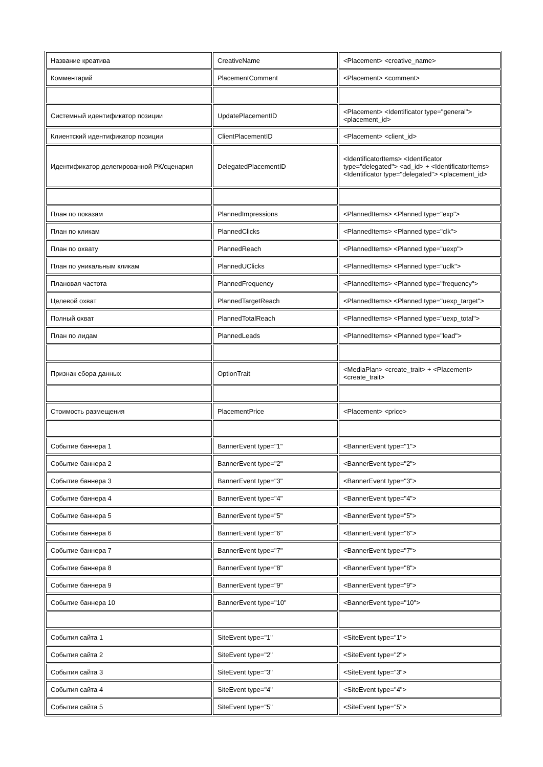| Название креатива | CreativeName | <Placement> <creative_name> |
| Комментарий | PlacementComment | <Placement> <comment> |
| Системный идентификатор позиции | UpdatePlacementID | <Placement> <Identificator type="general"> <placement_id> |
| Клиентский идентификатор позиции | ClientPlacementID | <Placement> <client_id> |
| Идентификатор делегированной РК/сценария | DelegatedPlacementID | <IdentificatorItems> <Identificator type="delegated"> <ad_id> + <IdentificatorItems> <Identificator type="delegated"> <placement_id> |
| План по показам | PlannedImpressions | <PlannedItems> <Planned type="exp"> |
| План по кликам | PlannedClicks | <PlannedItems> <Planned type="clk"> |
| План по охвату | PlannedReach | <PlannedItems> <Planned type="uexp"> |
| План по уникальным кликам | PlannedUClicks | <PlannedItems> <Planned type="uclk"> |
| Плановая частота | PlannedFrequency | <PlannedItems> <Planned type="frequency"> |
| Целевой охват | PlannedTargetReach | <PlannedItems> <Planned type="uexp_target"> |
| Полный охват | PlannedTotalReach | <PlannedItems> <Planned type="uexp_total"> |
| План по лидам | PlannedLeads | <PlannedItems> <Planned type="lead"> |
| Признак сбора данных | OptionTrait | <MediaPlan> <create_trait> + <Placement> <create_trait> |
| Стоимость размещения | PlacementPrice | <Placement> <price> |
| Событие баннера 1 | BannerEvent type="1" | <BannerEvent type="1"> |
| Событие баннера 2 | BannerEvent type="2" | <BannerEvent type="2"> |
| Событие баннера 3 | BannerEvent type="3" | <BannerEvent type="3"> |
| Событие баннера 4 | BannerEvent type="4" | <BannerEvent type="4"> |
| Событие баннера 5 | BannerEvent type="5" | <BannerEvent type="5"> |
| Событие баннера 6 | BannerEvent type="6" | <BannerEvent type="6"> |
| Событие баннера 7 | BannerEvent type="7" | <BannerEvent type="7"> |
| Событие баннера 8 | BannerEvent type="8" | <BannerEvent type="8"> |
| Событие баннера 9 | BannerEvent type="9" | <BannerEvent type="9"> |
| Событие баннера 10 | BannerEvent type="10" | <BannerEvent type="10"> |
| События сайта 1 | SiteEvent type="1" | <SiteEvent type="1"> |
| События сайта 2 | SiteEvent type="2" | <SiteEvent type="2"> |
| События сайта 3 | SiteEvent type="3" | <SiteEvent type="3"> |
| События сайта 4 | SiteEvent type="4" | <SiteEvent type="4"> |
| События сайта 5 | SiteEvent type="5" | <SiteEvent type="5"> |